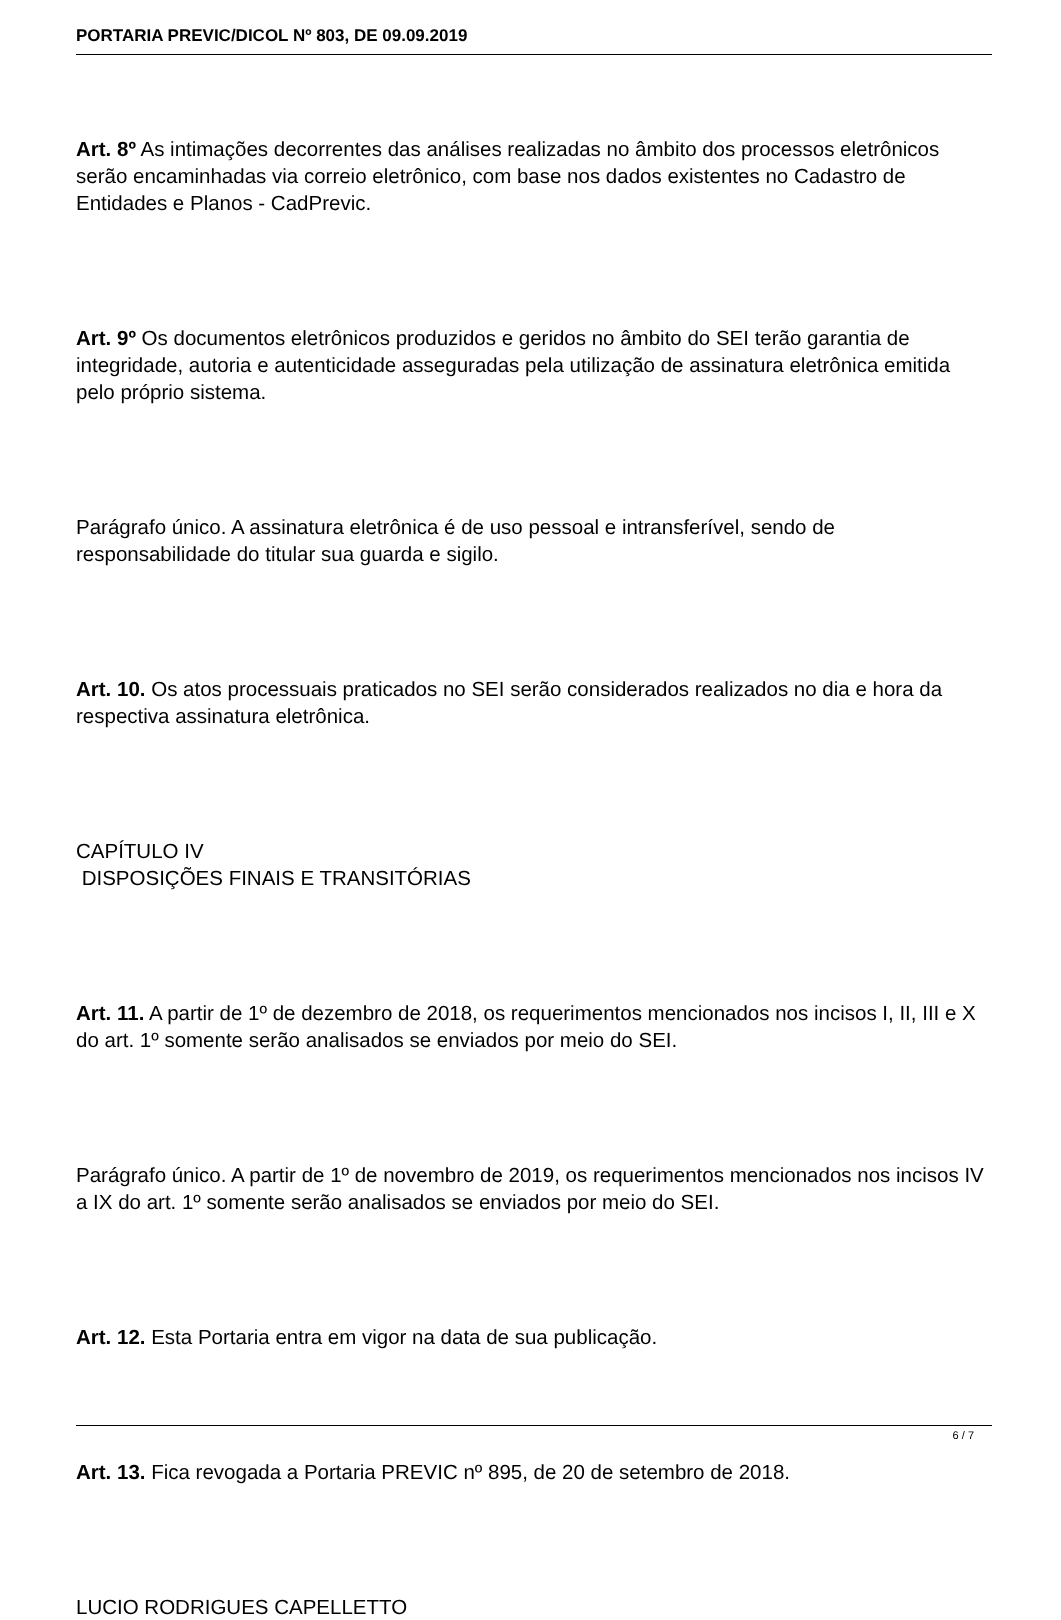PORTARIA PREVIC/DICOL Nº 803, DE 09.09.2019
Art. 8º As intimações decorrentes das análises realizadas no âmbito dos processos eletrônicos serão encaminhadas via correio eletrônico, com base nos dados existentes no Cadastro de Entidades e Planos - CadPrevic.
Art. 9º Os documentos eletrônicos produzidos e geridos no âmbito do SEI terão garantia de integridade, autoria e autenticidade asseguradas pela utilização de assinatura eletrônica emitida pelo próprio sistema.
Parágrafo único. A assinatura eletrônica é de uso pessoal e intransferível, sendo de responsabilidade do titular sua guarda e sigilo.
Art. 10. Os atos processuais praticados no SEI serão considerados realizados no dia e hora da respectiva assinatura eletrônica.
CAPÍTULO IV
DISPOSIÇÕES FINAIS E TRANSITÓRIAS
Art. 11. A partir de 1º de dezembro de 2018, os requerimentos mencionados nos incisos I, II, III e X do art. 1º somente serão analisados se enviados por meio do SEI.
Parágrafo único. A partir de 1º de novembro de 2019, os requerimentos mencionados nos incisos IV a IX do art. 1º somente serão analisados se enviados por meio do SEI.
Art. 12. Esta Portaria entra em vigor na data de sua publicação.
Art. 13. Fica revogada a Portaria PREVIC nº 895, de 20 de setembro de 2018.
LUCIO RODRIGUES CAPELLETTO
6 / 7